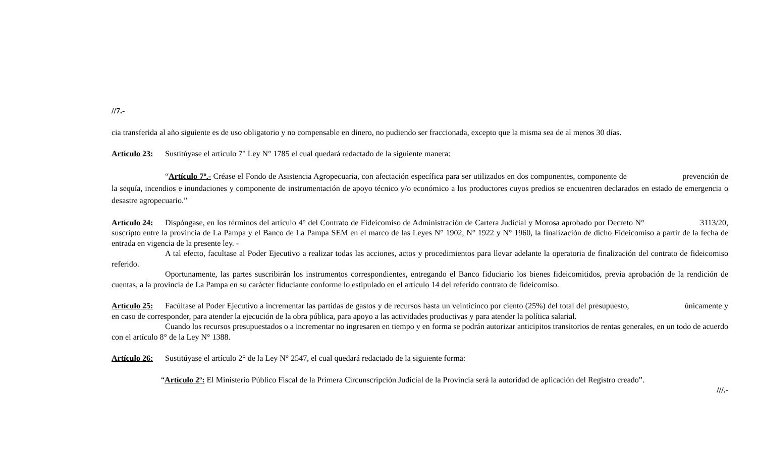//7.-
cia transferida al año siguiente es de uso obligatorio y no compensable en dinero, no pudiendo ser fraccionada, excepto que la misma sea de al menos 30 días.
Artículo 23: Sustitúyase el artículo 7° Ley N° 1785 el cual quedará redactado de la siguiente manera:
“Artículo 7º.- Créase el Fondo de Asistencia Agropecuaria, con afectación específica para ser utilizados en dos componentes, componente de prevención de la sequía, incendios e inundaciones y componente de instrumentación de apoyo técnico y/o económico a los productores cuyos predios se encuentren declarados en estado de emergencia o desastre agropecuario.”
Artículo 24: Dispóngase, en los términos del artículo 4° del Contrato de Fideicomiso de Administración de Cartera Judicial y Morosa aprobado por Decreto N° 3113/20, suscripto entre la provincia de La Pampa y el Banco de La Pampa SEM en el marco de las Leyes N° 1902, N° 1922 y N° 1960, la finalización de dicho Fideicomiso a partir de la fecha de entrada en vigencia de la presente ley. -
A tal efecto, facultase al Poder Ejecutivo a realizar todas las acciones, actos y procedimientos para llevar adelante la operatoria de finalización del contrato de fideicomiso referido.
Oportunamente, las partes suscribirán los instrumentos correspondientes, entregando el Banco fiduciario los bienes fideicomitidos, previa aprobación de la rendición de cuentas, a la provincia de La Pampa en su carácter fiduciante conforme lo estipulado en el artículo 14 del referido contrato de fideicomiso.
Artículo 25: Facúltase al Poder Ejecutivo a incrementar las partidas de gastos y de recursos hasta un veinticinco por ciento (25%) del total del presupuesto, únicamente y en caso de corresponder, para atender la ejecución de la obra pública, para apoyo a las actividades productivas y para atender la política salarial.
Cuando los recursos presupuestados o a incrementar no ingresaren en tiempo y en forma se podrán autorizar anticipitos transitorios de rentas generales, en un todo de acuerdo con el artículo 8° de la Ley N° 1388.
Artículo 26: Sustitúyase el artículo 2° de la Ley N° 2547, el cual quedará redactado de la siguiente forma:
“Artículo 2º: El Ministerio Público Fiscal de la Primera Circunscripción Judicial de la Provincia será la autoridad de aplicación del Registro creado”.
///.-